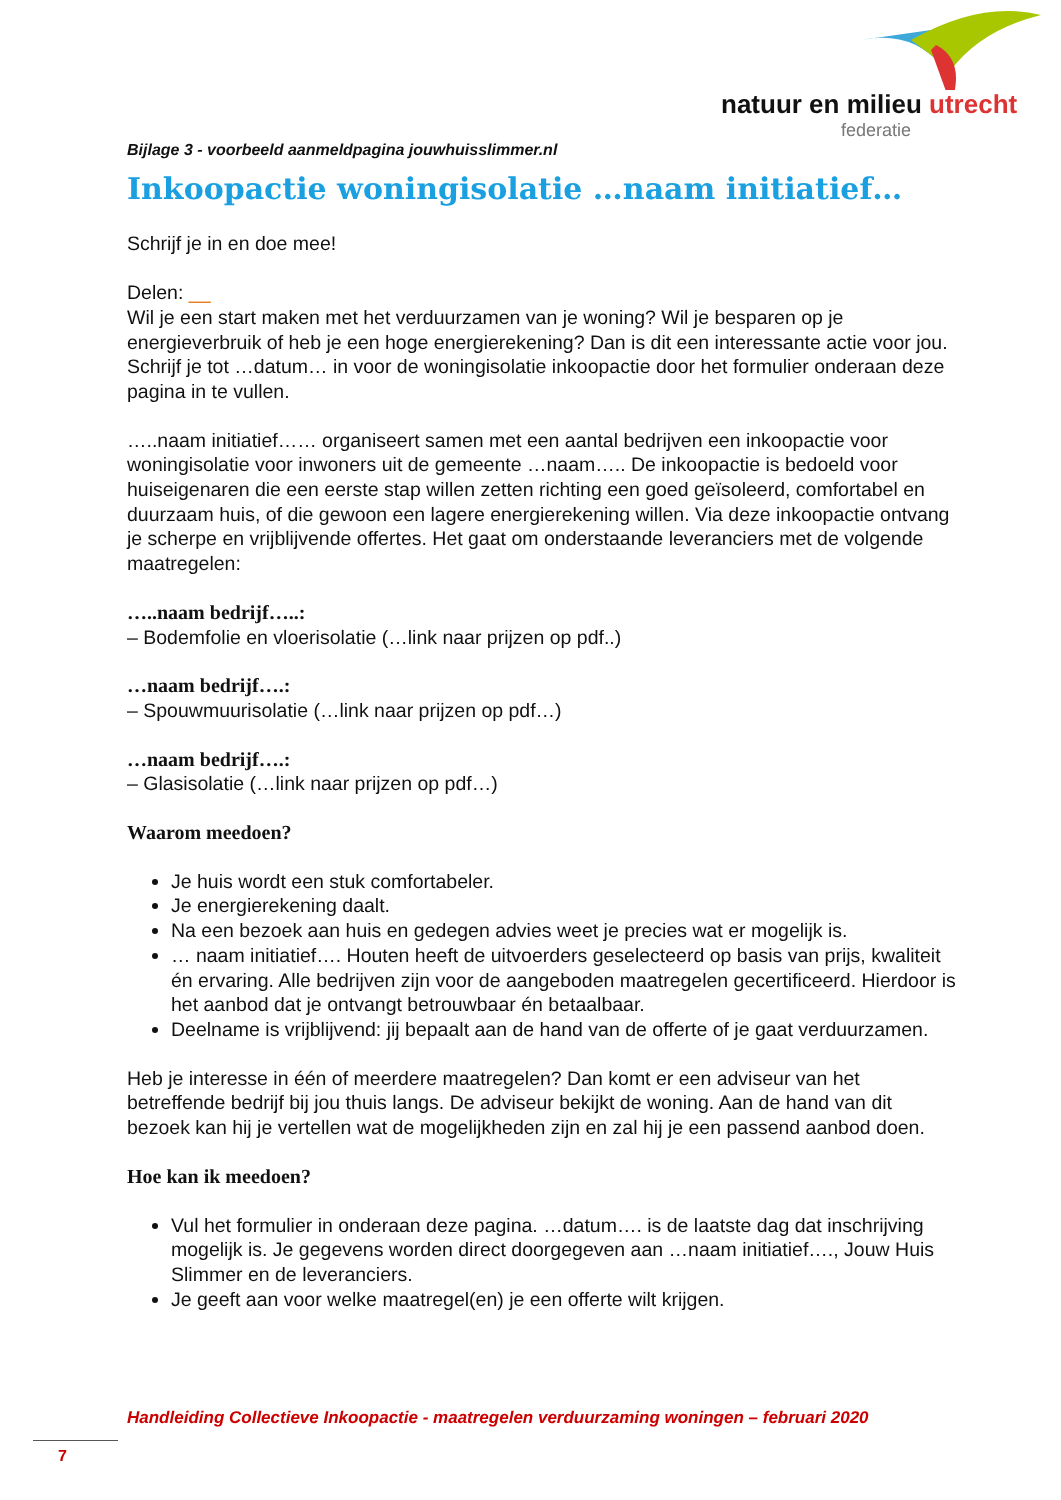natuur en milieu utrecht
federatie
Bijlage 3 - voorbeeld aanmeldpagina jouwhuisslimmer.nl
Inkoopactie woningisolatie …naam initiatief…
Schrijf je in en doe mee!
Delen: __
Wil je een start maken met het verduurzamen van je woning? Wil je besparen op je energieverbruik of heb je een hoge energierekening? Dan is dit een interessante actie voor jou. Schrijf je tot …datum… in voor de woningisolatie inkoopactie door het formulier onderaan deze pagina in te vullen.
…..naam initiatief…… organiseert samen met een aantal bedrijven een inkoopactie voor woningisolatie voor inwoners uit de gemeente …naam….. De inkoopactie is bedoeld voor huiseigenaren die een eerste stap willen zetten richting een goed geïsoleerd, comfortabel en duurzaam huis, of die gewoon een lagere energierekening willen. Via deze inkoopactie ontvang je scherpe en vrijblijvende offertes. Het gaat om onderstaande leveranciers met de volgende maatregelen:
…..naam bedrijf…..:
– Bodemfolie en vloerisolatie (…link naar prijzen op pdf..)
…naam bedrijf….:
– Spouwmuurisolatie (…link naar prijzen op pdf…)
…naam bedrijf….:
– Glasisolatie (…link naar prijzen op pdf…)
Waarom meedoen?
Je huis wordt een stuk comfortabeler.
Je energierekening daalt.
Na een bezoek aan huis en gedegen advies weet je precies wat er mogelijk is.
… naam initiatief…. Houten heeft de uitvoerders geselecteerd op basis van prijs, kwaliteit én ervaring. Alle bedrijven zijn voor de aangeboden maatregelen gecertificeerd. Hierdoor is het aanbod dat je ontvangt betrouwbaar én betaalbaar.
Deelname is vrijblijvend: jij bepaalt aan de hand van de offerte of je gaat verduurzamen.
Heb je interesse in één of meerdere maatregelen? Dan komt er een adviseur van het betreffende bedrijf bij jou thuis langs. De adviseur bekijkt de woning. Aan de hand van dit bezoek kan hij je vertellen wat de mogelijkheden zijn en zal hij je een passend aanbod doen.
Hoe kan ik meedoen?
Vul het formulier in onderaan deze pagina. …datum…. is de laatste dag dat inschrijving mogelijk is. Je gegevens worden direct doorgegeven aan …naam initiatief…., Jouw Huis Slimmer en de leveranciers.
Je geeft aan voor welke maatregel(en) je een offerte wilt krijgen.
Handleiding Collectieve Inkoopactie - maatregelen verduurzaming woningen – februari 2020
7